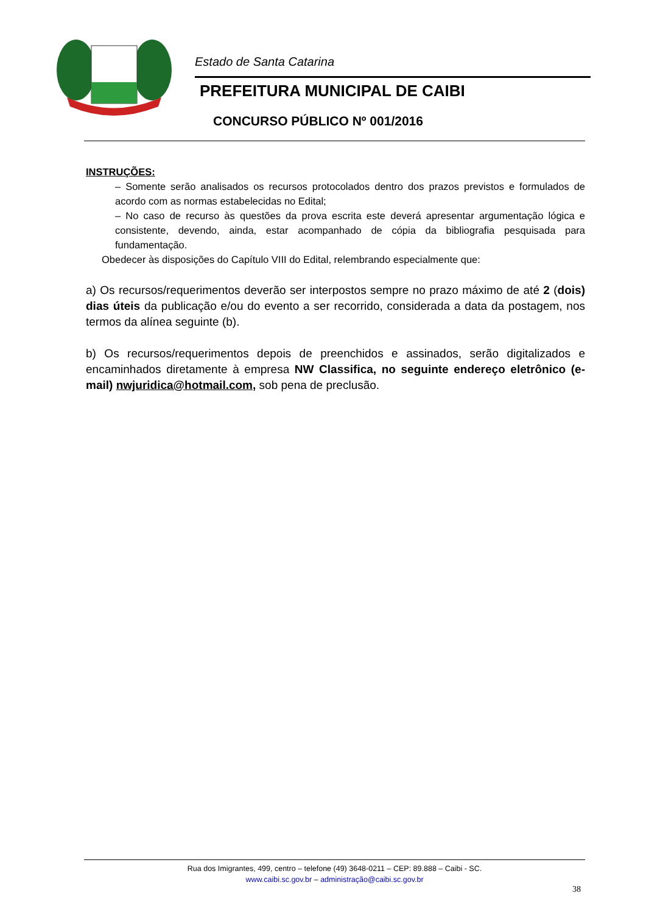Estado de Santa Catarina
PREFEITURA MUNICIPAL DE CAIBI
CONCURSO PÚBLICO Nº 001/2016
INSTRUÇÕES:
– Somente serão analisados os recursos protocolados dentro dos prazos previstos e formulados de acordo com as normas estabelecidas no Edital;
– No caso de recurso às questões da prova escrita este deverá apresentar argumentação lógica e consistente, devendo, ainda, estar acompanhado de cópia da bibliografia pesquisada para fundamentação.
Obedecer às disposições do Capítulo VIII do Edital, relembrando especialmente que:
a) Os recursos/requerimentos deverão ser interpostos sempre no prazo máximo de até 2 (dois) dias úteis da publicação e/ou do evento a ser recorrido, considerada a data da postagem, nos termos da alínea seguinte (b).
b) Os recursos/requerimentos depois de preenchidos e assinados, serão digitalizados e encaminhados diretamente à empresa NW Classifica, no seguinte endereço eletrônico (e-mail) nwjuridica@hotmail.com, sob pena de preclusão.
Rua dos Imigrantes, 499, centro – telefone (49) 3648-0211 – CEP: 89.888 – Caibi - SC.
www.caibi.sc.gov.br – administração@caibi.sc.gov.br
38